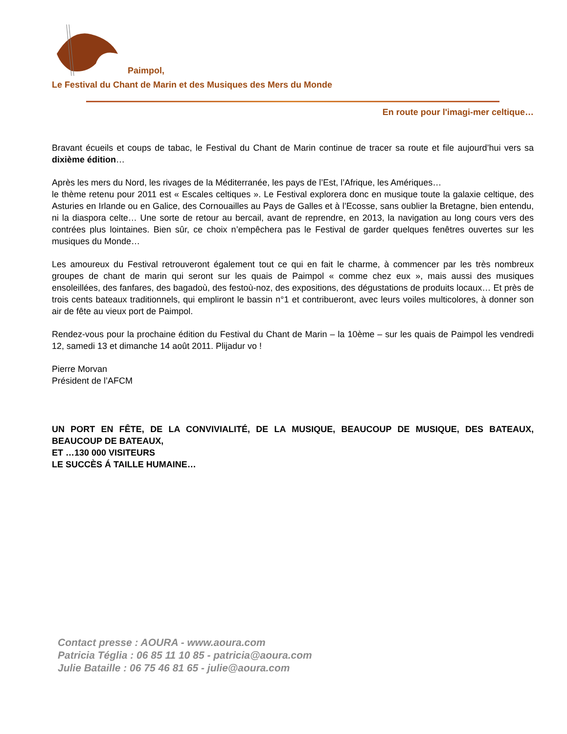Paimpol,
Le Festival du Chant de Marin et des Musiques des Mers du Monde
En route pour l'imagi-mer celtique…
Bravant écueils et coups de tabac, le Festival du Chant de Marin continue de tracer sa route et file aujourd’hui vers sa dixième édition…
Après les mers du Nord, les rivages de la Méditerranée, les pays de l’Est, l’Afrique, les Amériques…
le thème retenu pour 2011 est « Escales celtiques ». Le Festival explorera donc en musique toute la galaxie celtique, des Asturies en Irlande ou en Galice, des Cornouailles au Pays de Galles et à l’Ecosse, sans oublier la Bretagne, bien entendu, ni la diaspora celte… Une sorte de retour au bercail, avant de reprendre, en 2013, la navigation au long cours vers des contrées plus lointaines. Bien sûr, ce choix n’empêchera pas le Festival de garder quelques fenêtres ouvertes sur les musiques du Monde…
Les amoureux du Festival retrouveront également tout ce qui en fait le charme, à commencer par les très nombreux groupes de chant de marin qui seront sur les quais de Paimpol « comme chez eux », mais aussi des musiques ensoleillées, des fanfares, des bagadoù, des festoù-noz, des expositions, des dégustations de produits locaux… Et près de trois cents bateaux traditionnels, qui empliront le bassin n°1 et contribueront, avec leurs voiles multicolores, à donner son air de fête au vieux port de Paimpol.
Rendez-vous pour la prochaine édition du Festival du Chant de Marin – la 10ème – sur les quais de Paimpol les vendredi 12, samedi 13 et dimanche 14 août 2011. Plijadur vo !
Pierre Morvan
Président de l’AFCM
UN PORT EN FÊTE, DE LA CONVIVIALITÉ, DE LA MUSIQUE, BEAUCOUP DE MUSIQUE, DES BATEAUX, BEAUCOUP DE BATEAUX,
ET …130 000 VISITEURS
LE SUCCÈS Á TAILLE HUMAINE…
Contact presse : AOURA - www.aoura.com
Patricia Téglia : 06 85 11 10 85 - patricia@aoura.com
Julie Bataille : 06 75 46 81 65 - julie@aoura.com